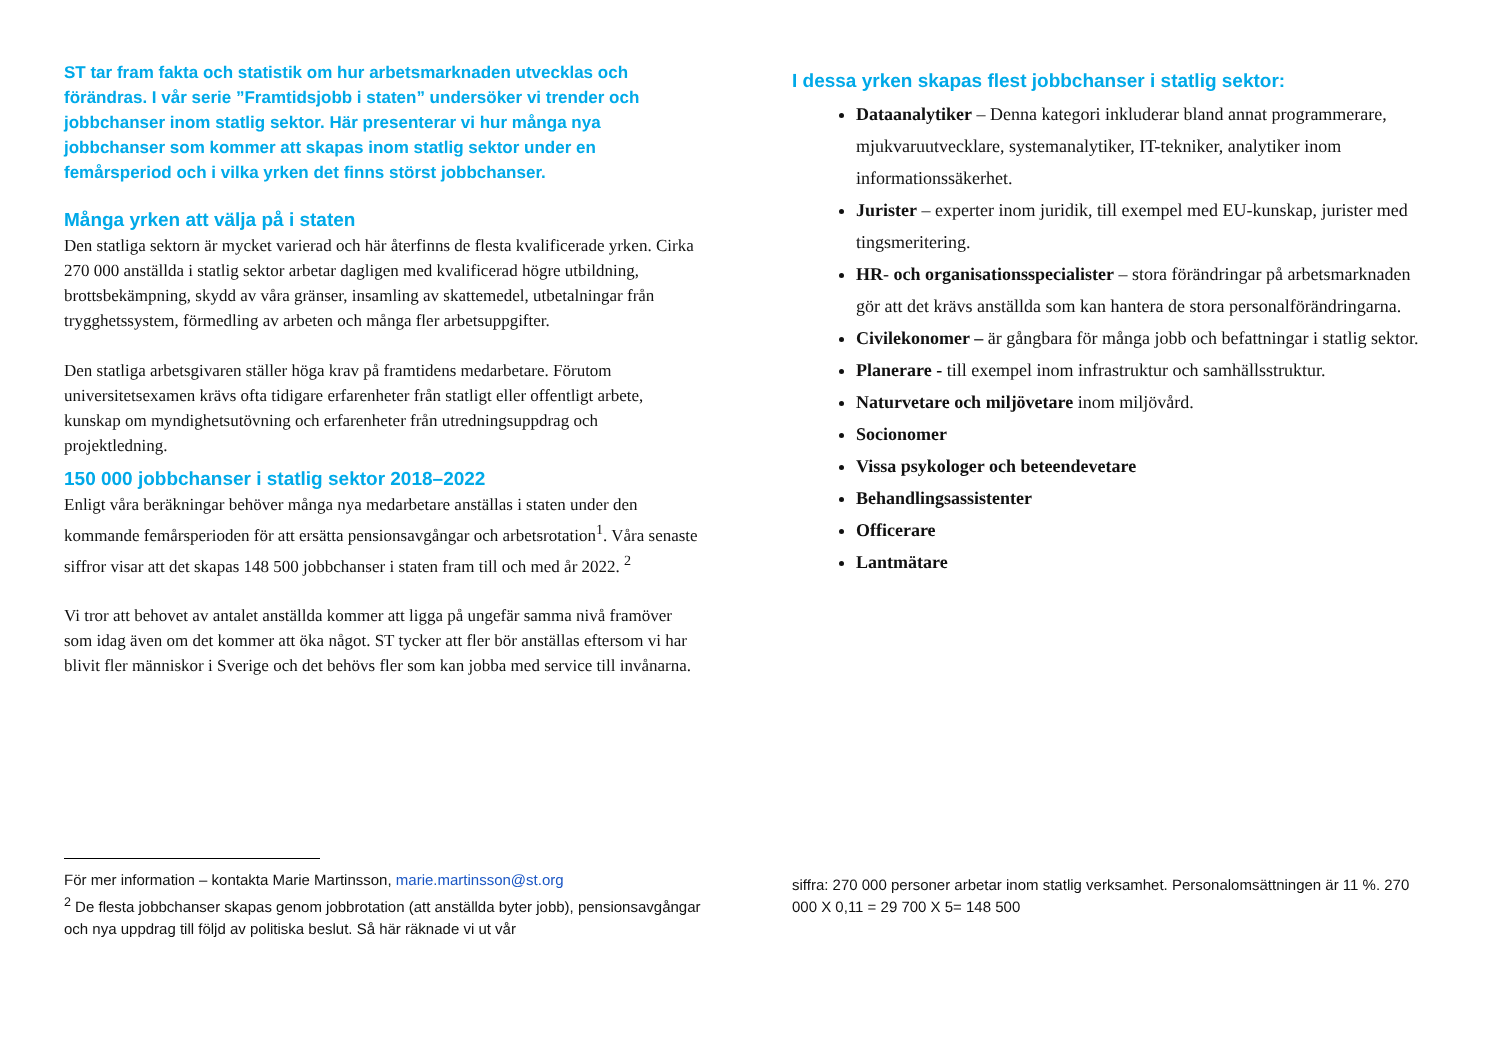ST tar fram fakta och statistik om hur arbetsmarknaden utvecklas och förändras. I vår serie ”Framtidsjobb i staten” undersöker vi trender och jobbchanser inom statlig sektor. Här presenterar vi hur många nya jobbchanser som kommer att skapas inom statlig sektor under en femårsperiod och i vilka yrken det finns störst jobbchanser.
Många yrken att välja på i staten
Den statliga sektorn är mycket varierad och här återfinns de flesta kvalificerade yrken. Cirka 270 000 anställda i statlig sektor arbetar dagligen med kvalificerad högre utbildning, brottsbekämpning, skydd av våra gränser, insamling av skattemedel, utbetalningar från trygghetssystem, förmedling av arbeten och många fler arbetsuppgifter.
Den statliga arbetsgivaren ställer höga krav på framtidens medarbetare. Förutom universitetsexamen krävs ofta tidigare erfarenheter från statligt eller offentligt arbete, kunskap om myndighetsutövning och erfarenheter från utredningsuppdrag och projektledning.
150 000 jobbchanser i statlig sektor 2018–2022
Enligt våra beräkningar behöver många nya medarbetare anställas i staten under den kommande femårsperioden för att ersätta pensionsavgångar och arbetsrotation<sup>1</sup>. Våra senaste siffror visar att det skapas 148 500 jobbchanser i staten fram till och med år 2022. <sup>2</sup>
Vi tror att behovet av antalet anställda kommer att ligga på ungefär samma nivå framöver som idag även om det kommer att öka något. ST tycker att fler bör anställas eftersom vi har blivit fler människor i Sverige och det behövs fler som kan jobba med service till invånarna.
För mer information – kontakta Marie Martinsson, marie.martinsson@st.org
<sup>2</sup> De flesta jobbchanser skapas genom jobbrotation (att anställda byter jobb), pensionsavgångar och nya uppdrag till följd av politiska beslut. Så här räknade vi ut vår
I dessa yrken skapas flest jobbchanser i statlig sektor:
Dataanalytiker – Denna kategori inkluderar bland annat programmerare, mjukvaruutvecklare, systemanalytiker, IT-tekniker, analytiker inom informationssäkerhet.
Jurister – experter inom juridik, till exempel med EU-kunskap, jurister med tingsmeritering.
HR- och organisationsspecialister – stora förändringar på arbetsmarknaden gör att det krävs anställda som kan hantera de stora personalförändringarna.
Civilekonomer – är gångbara för många jobb och befattningar i statlig sektor.
Planerare - till exempel inom infrastruktur och samhällsstruktur.
Naturvetare och miljövetare inom miljövård.
Socionomer
Vissa psykologer och beteendevetare
Behandlingsassistenter
Officerare
Lantmätare
siffra: 270 000 personer arbetar inom statlig verksamhet. Personalomsättningen är 11 %. 270 000 X 0,11 = 29 700 X 5= 148 500